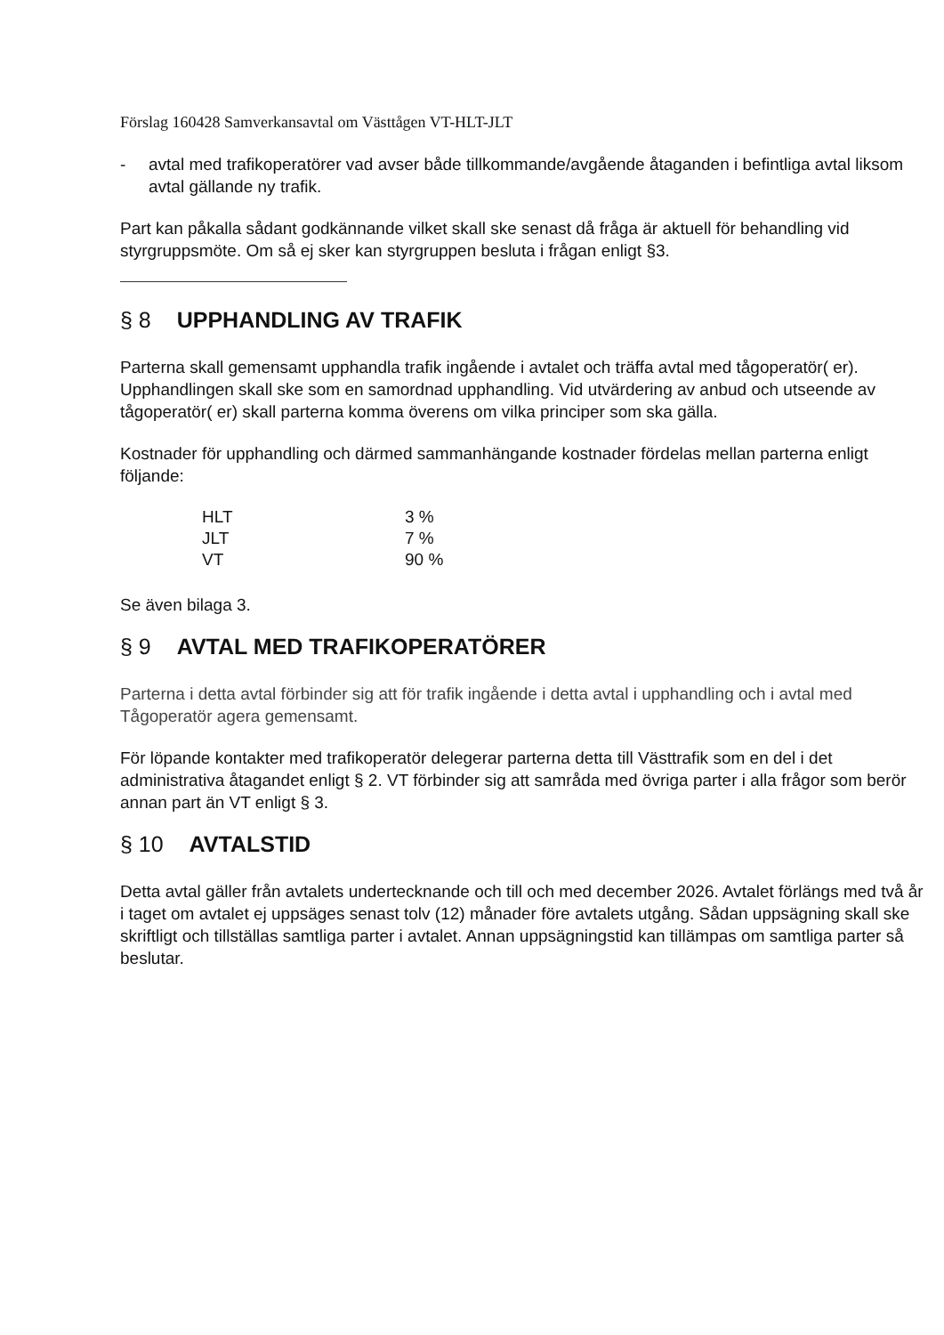Förslag 160428 Samverkansavtal om Västtågen VT-HLT-JLT
- avtal med trafikoperatörer vad avser både tillkommande/avgående åtaganden i befintliga avtal liksom avtal gällande ny trafik.
Part kan påkalla sådant godkännande vilket skall ske senast då fråga är aktuell för behandling vid styrgruppsmöte. Om så ej sker kan styrgruppen besluta i frågan enligt §3.
§ 8 UPPHANDLING AV TRAFIK
Parterna skall gemensamt upphandla trafik ingående i avtalet och träffa avtal med tågoperatör( er). Upphandlingen skall ske som en samordnad upphandling. Vid utvärdering av anbud och utseende av tågoperatör( er) skall parterna komma överens om vilka principer som ska gälla.
Kostnader för upphandling och därmed sammanhängande kostnader fördelas mellan parterna enligt följande:
| HLT | 3 % |
| JLT | 7 % |
| VT | 90 % |
Se även bilaga 3.
§ 9 AVTAL MED TRAFIKOPERATÖRER
Parterna i detta avtal förbinder sig att för trafik ingående i detta avtal i upphandling och i avtal med Tågoperatör agera gemensamt.
För löpande kontakter med trafikoperatör delegerar parterna detta till Västtrafik som en del i det administrativa åtagandet enligt § 2. VT förbinder sig att samråda med övriga parter i alla frågor som berör annan part än VT enligt § 3.
§ 10 AVTALSTID
Detta avtal gäller från avtalets undertecknande och till och med december 2026. Avtalet förlängs med två år i taget om avtalet ej uppsäges senast tolv (12) månader före avtalets utgång. Sådan uppsägning skall ske skriftligt och tillställas samtliga parter i avtalet. Annan uppsägningstid kan tillämpas om samtliga parter så beslutar.